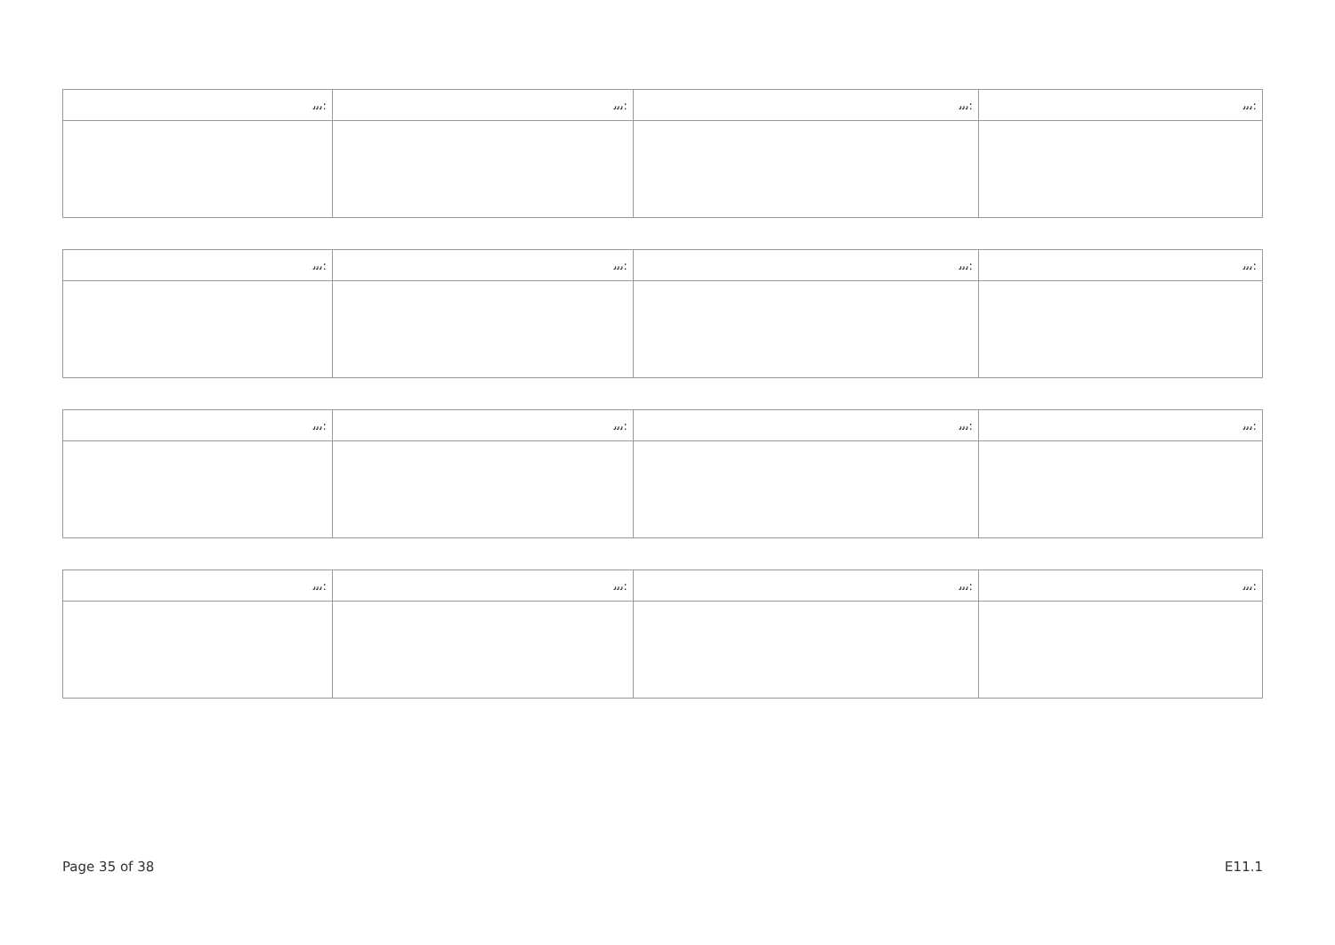| ﯨﯨﯨ: | ﯨﯨﯨ: | ﯨﯨﯨ: | ﯨﯨﯨ: |
| --- | --- | --- | --- |
| ﯨﯨﯨ: | ﯨﯨﯨ: | ﯨﯨﯨ: | ﯨﯨﯨ: |
| --- | --- | --- | --- |
| ﯨﯨﯨ: | ﯨﯨﯨ: | ﯨﯨﯨ: | ﯨﯨﯨ: |
| --- | --- | --- | --- |
| ﯨﯨﯨ: | ﯨﯨﯨ: | ﯨﯨﯨ: | ﯨﯨﯨ: |
| --- | --- | --- | --- |
Page 35 of 38 E11.1